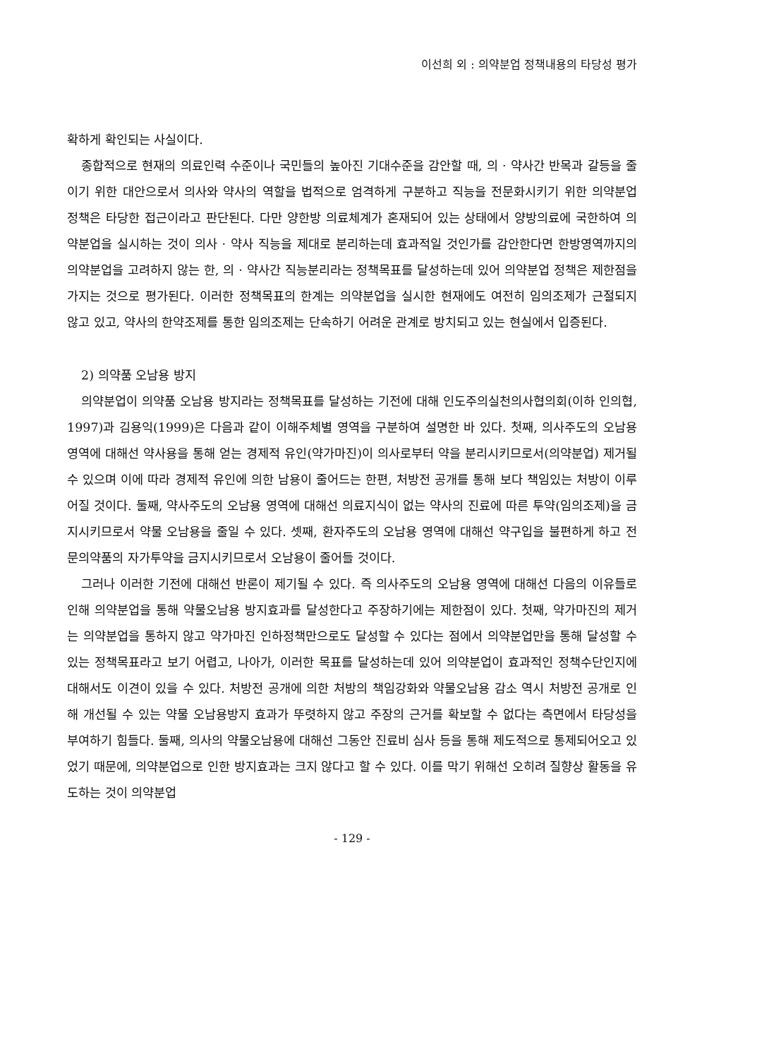이선희 외 : 의약분업 정책내용의 타당성 평가
확하게 확인되는 사실이다.
종합적으로 현재의 의료인력 수준이나 국민들의 높아진 기대수준을 감안할 때, 의 · 약사간 반목과 갈등을 줄이기 위한 대안으로서 의사와 약사의 역할을 법적으로 엄격하게 구분하고 직능을 전문화시키기 위한 의약분업 정책은 타당한 접근이라고 판단된다. 다만 양한방 의료체계가 혼재되어 있는 상태에서 양방의료에 국한하여 의약분업을 실시하는 것이 의사 · 약사 직능을 제대로 분리하는데 효과적일 것인가를 감안한다면 한방영역까지의 의약분업을 고려하지 않는 한, 의 · 약사간 직능분리라는 정책목표를 달성하는데 있어 의약분업 정책은 제한점을 가지는 것으로 평가된다. 이러한 정책목표의 한계는 의약분업을 실시한 현재에도 여전히 임의조제가 근절되지 않고 있고, 약사의 한약조제를 통한 임의조제는 단속하기 어려운 관계로 방치되고 있는 현실에서 입증된다.
2) 의약품 오남용 방지
의약분업이 의약품 오남용 방지라는 정책목표를 달성하는 기전에 대해 인도주의실천의사협의회(이하 인의협, 1997)과 김용익(1999)은 다음과 같이 이해주체별 영역을 구분하여 설명한 바 있다. 첫째, 의사주도의 오남용 영역에 대해선 약사용을 통해 얻는 경제적 유인(약가마진)이 의사로부터 약을 분리시키므로서(의약분업) 제거될 수 있으며 이에 따라 경제적 유인에 의한 남용이 줄어드는 한편, 처방전 공개를 통해 보다 책임있는 처방이 이루어질 것이다. 둘째, 약사주도의 오남용 영역에 대해선 의료지식이 없는 약사의 진료에 따른 투약(임의조제)을 금지시키므로서 약물 오남용을 줄일 수 있다. 셋째, 환자주도의 오남용 영역에 대해선 약구입을 불편하게 하고 전문의약품의 자가투약을 금지시키므로서 오남용이 줄어들 것이다.
그러나 이러한 기전에 대해선 반론이 제기될 수 있다. 즉 의사주도의 오남용 영역에 대해선 다음의 이유들로 인해 의약분업을 통해 약물오남용 방지효과를 달성한다고 주장하기에는 제한점이 있다. 첫째, 약가마진의 제거는 의약분업을 통하지 않고 약가마진 인하정책만으로도 달성할 수 있다는 점에서 의약분업만을 통해 달성할 수 있는 정책목표라고 보기 어렵고, 나아가, 이러한 목표를 달성하는데 있어 의약분업이 효과적인 정책수단인지에 대해서도 이견이 있을 수 있다. 처방전 공개에 의한 처방의 책임강화와 약물오남용 감소 역시 처방전 공개로 인해 개선될 수 있는 약물 오남용방지 효과가 뚜렷하지 않고 주장의 근거를 확보할 수 없다는 측면에서 타당성을 부여하기 힘들다. 둘째, 의사의 약물오남용에 대해선 그동안 진료비 심사 등을 통해 제도적으로 통제되어오고 있었기 때문에, 의약분업으로 인한 방지효과는 크지 않다고 할 수 있다. 이를 막기 위해선 오히려 질향상 활동을 유도하는 것이 의약분업
- 129 -